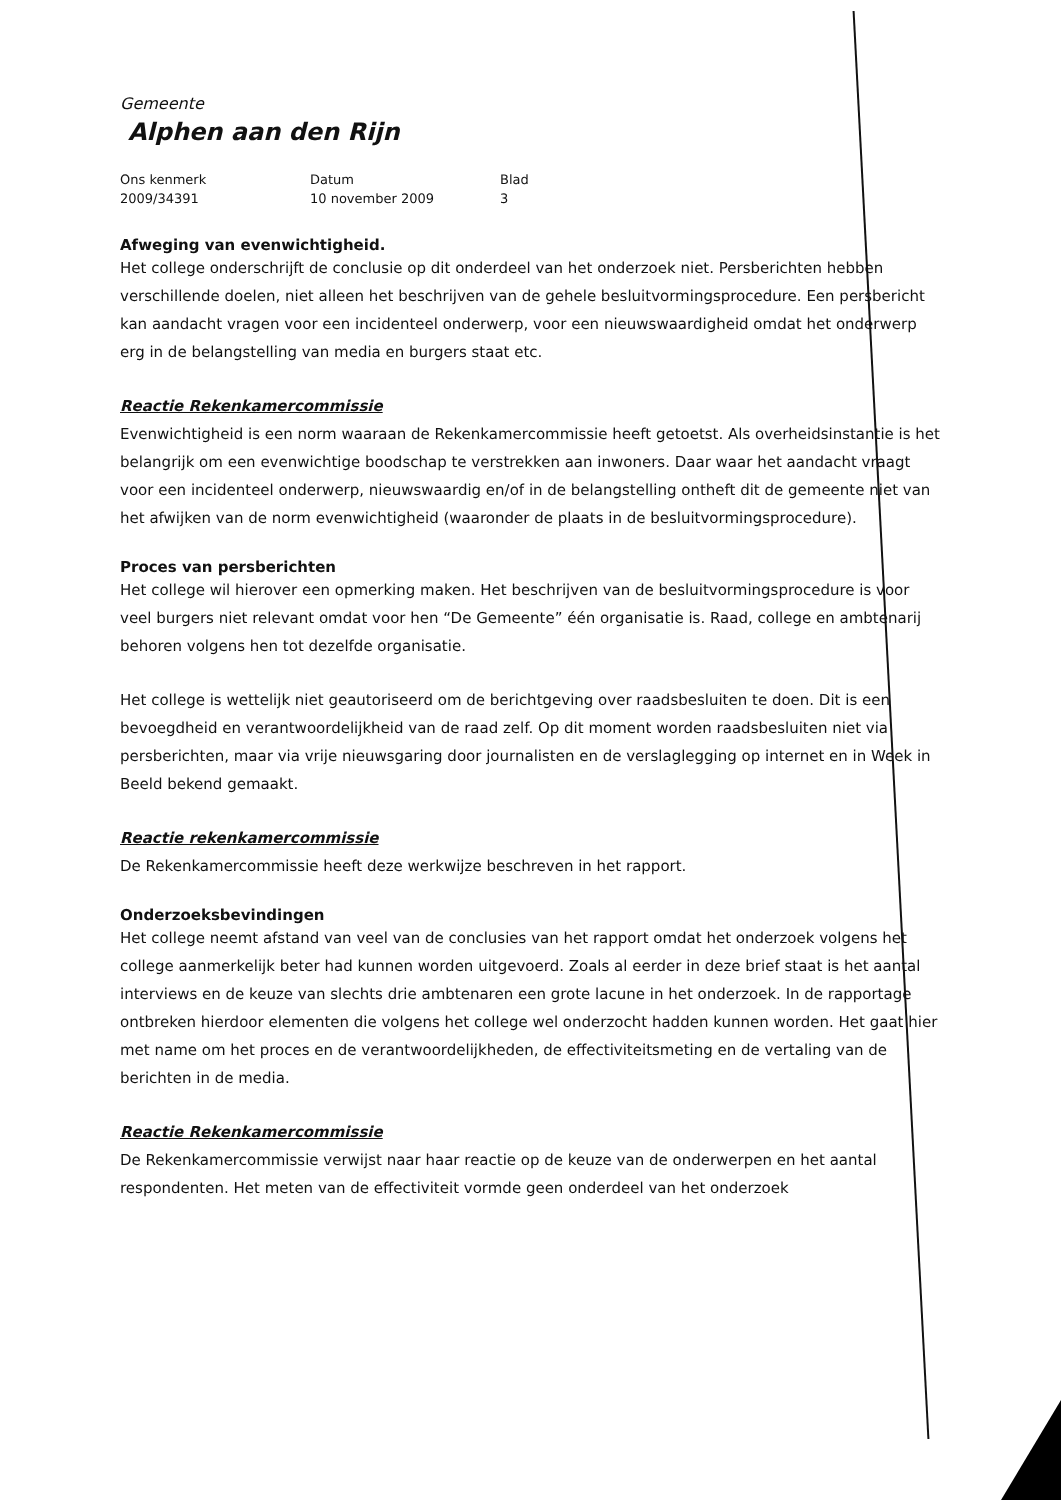Gemeente
Alphen aan den Rijn
| Ons kenmerk | Datum | Blad |
| --- | --- | --- |
| 2009/34391 | 10 november 2009 | 3 |
Afweging van evenwichtigheid.
Het college onderschrijft de conclusie op dit onderdeel van het onderzoek niet. Persberichten hebben verschillende doelen, niet alleen het beschrijven van de gehele besluitvormingsprocedure. Een persbericht kan aandacht vragen voor een incidenteel onderwerp, voor een nieuwswaardigheid omdat het onderwerp erg in de belangstelling van media en burgers staat etc.
Reactie Rekenkamercommissie
Evenwichtigheid is een norm waaraan de Rekenkamercommissie heeft getoetst. Als overheidsinstantie is het belangrijk om een evenwichtige boodschap te verstrekken aan inwoners. Daar waar het aandacht vraagt voor een incidenteel onderwerp, nieuwswaardig en/of in de belangstelling ontheft dit de gemeente niet van het afwijken van de norm evenwichtigheid (waaronder de plaats in de besluitvormingsprocedure).
Proces van persberichten
Het college wil hierover een opmerking maken. Het beschrijven van de besluitvormingsprocedure is voor veel burgers niet relevant omdat voor hen “De Gemeente” één organisatie is. Raad, college en ambtenarij behoren volgens hen tot dezelfde organisatie.
Het college is wettelijk niet geautoriseerd om de berichtgeving over raadsbesluiten te doen. Dit is een bevoegdheid en verantwoordelijkheid van de raad zelf. Op dit moment worden raadsbesluiten niet via persberichten, maar via vrije nieuwsgaring door journalisten en de verslaglegging op internet en in Week in Beeld bekend gemaakt.
Reactie rekenkamercommissie
De Rekenkamercommissie heeft deze werkwijze beschreven in het rapport.
Onderzoeksbevindingen
Het college neemt afstand van veel van de conclusies van het rapport omdat het onderzoek volgens het college aanmerkelijk beter had kunnen worden uitgevoerd. Zoals al eerder in deze brief staat is het aantal interviews en de keuze van slechts drie ambtenaren een grote lacune in het onderzoek. In de rapportage ontbreken hierdoor elementen die volgens het college wel onderzocht hadden kunnen worden. Het gaat hier met name om het proces en de verantwoordelijkheden, de effectiviteitsmeting en de vertaling van de berichten in de media.
Reactie Rekenkamercommissie
De Rekenkamercommissie verwijst naar haar reactie op de keuze van de onderwerpen en het aantal respondenten. Het meten van de effectiviteit vormde geen onderdeel van het onderzoek